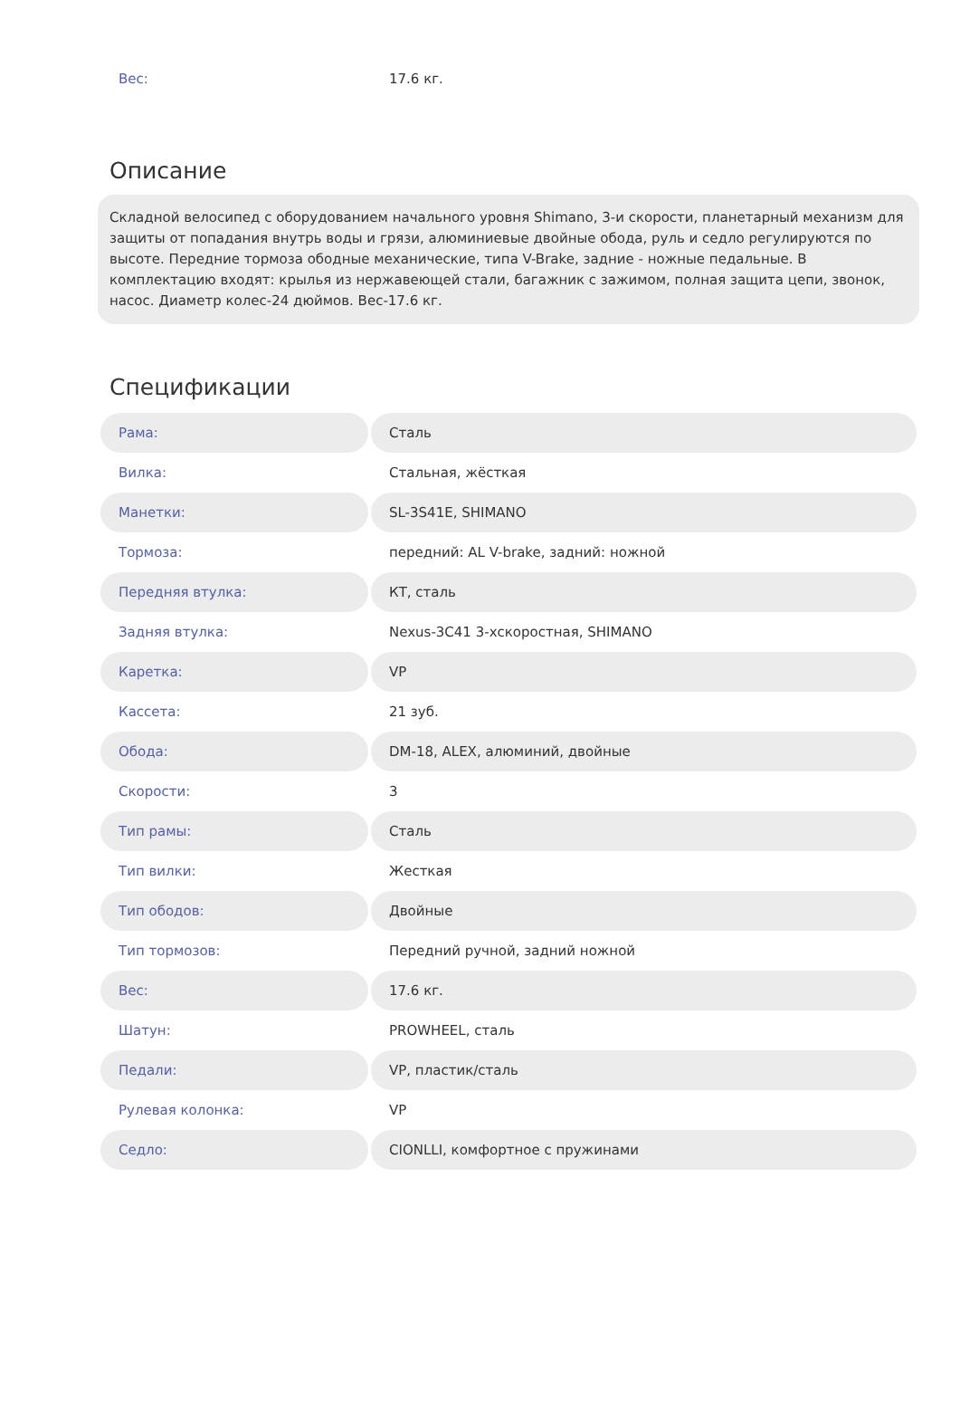| Вес: | 17.6 кг. |
Описание
Складной велосипед с оборудованием начального уровня Shimano, 3-и скорости, планетарный механизм для защиты от попадания внутрь воды и грязи, алюминиевые двойные обода, руль и седло регулируются по высоте. Передние тормоза ободные механические, типа V-Brake, задние - ножные педальные. В комплектацию входят: крылья из нержавеющей стали, багажник с зажимом, полная защита цепи, звонок, насос. Диаметр колес-24 дюймов. Вес-17.6 кг.
Спецификации
| Рама: | Сталь |
| Вилка: | Стальная, жёсткая |
| Манетки: | SL-3S41E, SHIMANO |
| Тормоза: | передний: AL V-brake, задний: ножной |
| Передняя втулка: | КТ, сталь |
| Задняя втулка: | Nexus-3C41 3-хскоростная, SHIMANO |
| Каретка: | VP |
| Кассета: | 21 зуб. |
| Обода: | DM-18, ALEX, алюминий, двойные |
| Скорости: | 3 |
| Тип рамы: | Сталь |
| Тип вилки: | Жесткая |
| Тип ободов: | Двойные |
| Тип тормозов: | Передний ручной, задний ножной |
| Вес: | 17.6 кг. |
| Шатун: | PROWHEEL, сталь |
| Педали: | VP, пластик/сталь |
| Рулевая колонка: | VP |
| Седло: | CIONLLI, комфортное с пружинами |